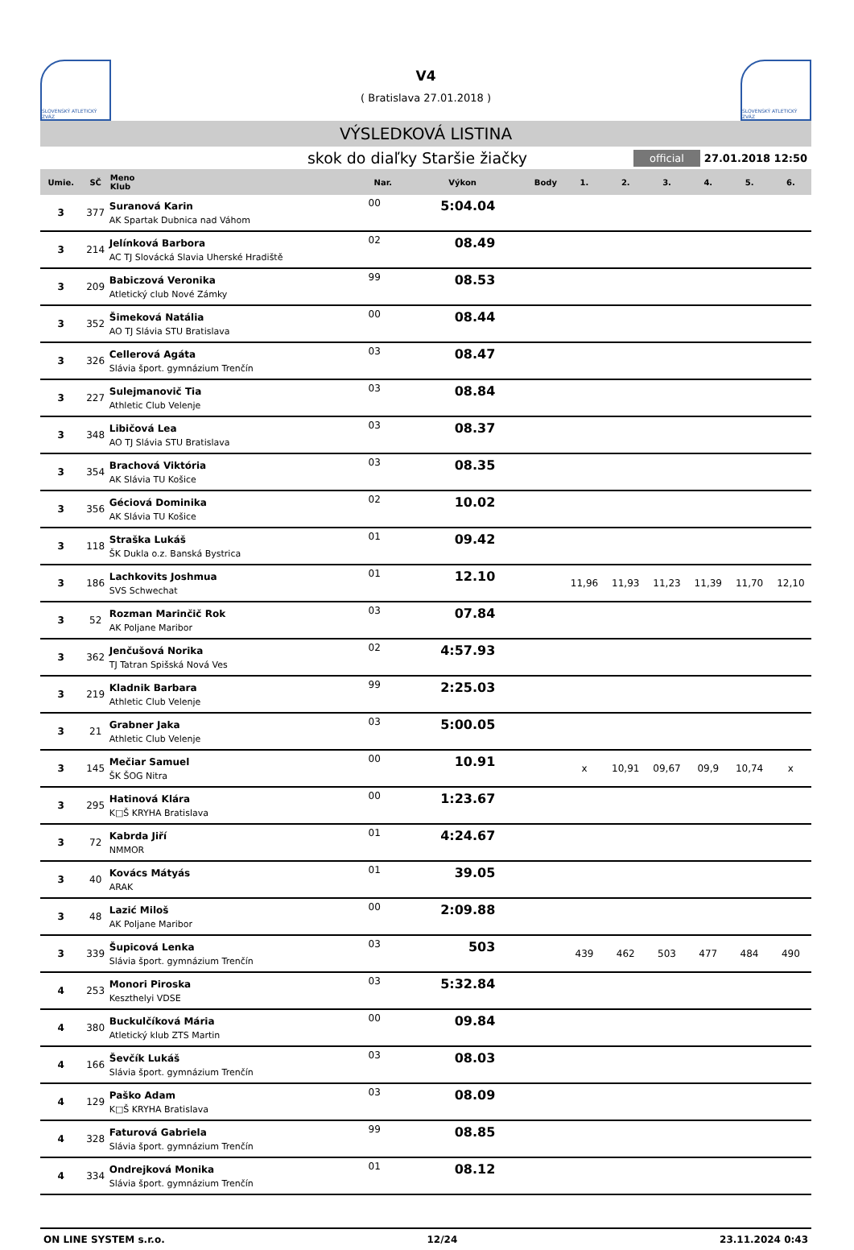SLOVENSKÝ ATLETICKÝ ZVÄZ
V4
( Bratislava 27.01.2018 )
SLOVENSKÝ ATLETICKÝ ZVÄZ
VÝSLEDKOVÁ LISTINA
skok do diaľky Staršie žiačky
official
27.01.2018 12:50
| Umie. | SČ | Meno Klub | Nar. | Výkon | Body | 1. | 2. | 3. | 4. | 5. | 6. |
| --- | --- | --- | --- | --- | --- | --- | --- | --- | --- | --- | --- |
| 3 | 377 | Suranová Karin AK Spartak Dubnica nad Váhom | 00 | 5:04.04 | | | | | | | |
| 3 | 214 | Jelínková Barbora AC TJ Slovácká Slavia Uherské Hradiště | 02 | 08.49 | | | | | | | |
| 3 | 209 | Babiczová Veronika Atletický club Nové Zámky | 99 | 08.53 | | | | | | | |
| 3 | 352 | Šimeková Natália AO TJ Slávia STU Bratislava | 00 | 08.44 | | | | | | | |
| 3 | 326 | Cellerová Agáta Slávia šport. gymnázium Trenčín | 03 | 08.47 | | | | | | | |
| 3 | 227 | Sulejmanovič Tia Athletic Club Velenje | 03 | 08.84 | | | | | | | |
| 3 | 348 | Libičová Lea AO TJ Slávia STU Bratislava | 03 | 08.37 | | | | | | | |
| 3 | 354 | Brachová Viktória AK Slávia TU Košice | 03 | 08.35 | | | | | | | |
| 3 | 356 | Géciová Dominika AK Slávia TU Košice | 02 | 10.02 | | | | | | | |
| 3 | 118 | Straška Lukáš ŠK Dukla o.z. Banská Bystrica | 01 | 09.42 | | | | | | | |
| 3 | 186 | Lachkovits Joshmua SVS Schwechat | 01 | 12.10 | | 11,96 | 11,93 | 11,23 | 11,39 | 11,70 | 12,10 |
| 3 | 52 | Rozman Marinčič Rok AK Poljane Maribor | 03 | 07.84 | | | | | | | |
| 3 | 362 | Jenčušová Norika TJ Tatran Spišská Nová Ves | 02 | 4:57.93 | | | | | | | |
| 3 | 219 | Kladnik Barbara Athletic Club Velenje | 99 | 2:25.03 | | | | | | | |
| 3 | 21 | Grabner Jaka Athletic Club Velenje | 03 | 5:00.05 | | | | | | | |
| 3 | 145 | Mečiar Samuel ŠK ŠOG Nitra | 00 | 10.91 | | x | 10,91 | 09,67 | 09,9 | 10,74 | x |
| 3 | 295 | Hatinová Klára K□Š KRYHA Bratislava | 00 | 1:23.67 | | | | | | | |
| 3 | 72 | Kabrda Jiří NMMOR | 01 | 4:24.67 | | | | | | | |
| 3 | 40 | Kovács Mátyás ARAK | 01 | 39.05 | | | | | | | |
| 3 | 48 | Lazić Miloš AK Poljane Maribor | 00 | 2:09.88 | | | | | | | |
| 3 | 339 | Šupicová Lenka Slávia šport. gymnázium Trenčín | 03 | 503 | | 439 | 462 | 503 | 477 | 484 | 490 |
| 4 | 253 | Monori Piroska Keszthelyi VDSE | 03 | 5:32.84 | | | | | | | |
| 4 | 380 | Buckulčíková Mária Atletický klub ZTS Martin | 00 | 09.84 | | | | | | | |
| 4 | 166 | Ševčík Lukáš Slávia šport. gymnázium Trenčín | 03 | 08.03 | | | | | | | |
| 4 | 129 | Paško Adam K□Š KRYHA Bratislava | 03 | 08.09 | | | | | | | |
| 4 | 328 | Faturová Gabriela Slávia šport. gymnázium Trenčín | 99 | 08.85 | | | | | | | |
| 4 | 334 | Ondrejková Monika Slávia šport. gymnázium Trenčín | 01 | 08.12 | | | | | | | |
ON LINE SYSTEM s.r.o. 12/24 23.11.2024 0:43